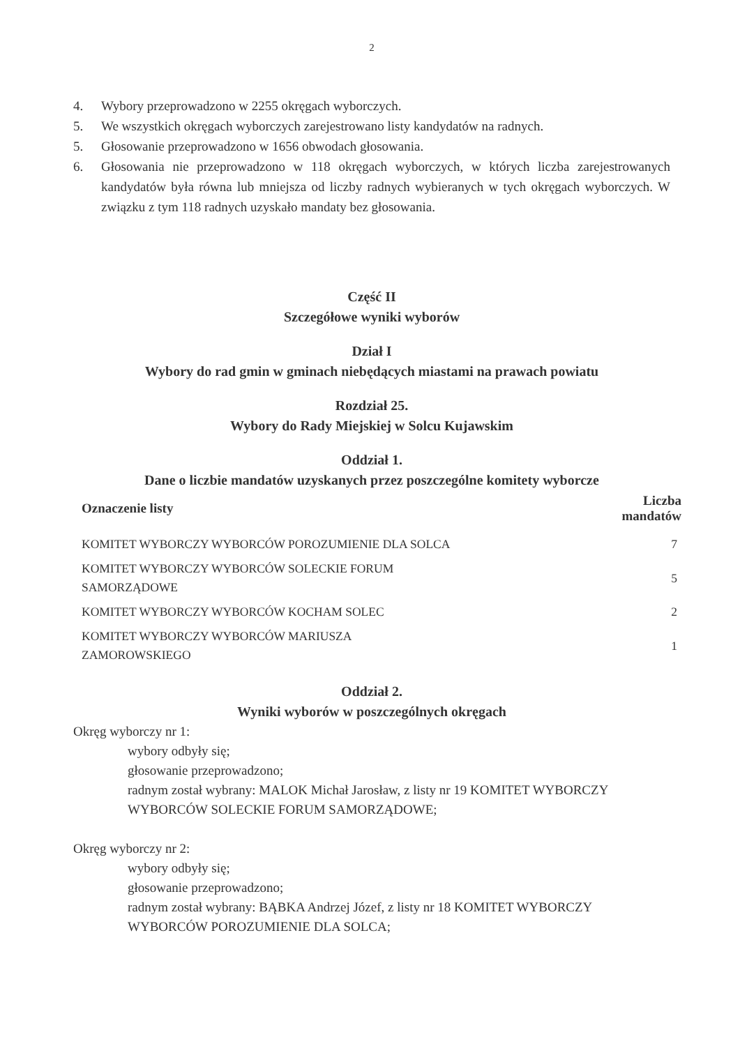2
4. Wybory przeprowadzono w 2255 okręgach wyborczych.
5. We wszystkich okręgach wyborczych zarejestrowano listy kandydatów na radnych.
5. Głosowanie przeprowadzono w 1656 obwodach głosowania.
6. Głosowania nie przeprowadzono w 118 okręgach wyborczych, w których liczba zarejestrowanych kandydatów była równa lub mniejsza od liczby radnych wybieranych w tych okręgach wyborczych. W związku z tym 118 radnych uzyskało mandaty bez głosowania.
Część II
Szczegółowe wyniki wyborów
Dział I
Wybory do rad gmin w gminach niebędących miastami na prawach powiatu
Rozdział 25.
Wybory do Rady Miejskiej w Solcu Kujawskim
Oddział 1.
Dane o liczbie mandatów uzyskanych przez poszczególne komitety wyborcze
| Oznaczenie listy | Liczba mandatów |
| --- | --- |
| KOMITET WYBORCZY WYBORCÓW POROZUMIENIE DLA SOLCA | 7 |
| KOMITET WYBORCZY WYBORCÓW SOLECKIE FORUM SAMORZĄDOWE | 5 |
| KOMITET WYBORCZY WYBORCÓW KOCHAM SOLEC | 2 |
| KOMITET WYBORCZY WYBORCÓW MARIUSZA ZAMOROWSKIEGO | 1 |
Oddział 2.
Wyniki wyborów w poszczególnych okręgach
Okręg wyborczy nr 1:
wybory odbyły się;
głosowanie przeprowadzono;
radnym został wybrany: MALOK Michał Jarosław, z listy nr 19 KOMITET WYBORCZY WYBORCÓW SOLECKIE FORUM SAMORZĄDOWE;
Okręg wyborczy nr 2:
wybory odbyły się;
głosowanie przeprowadzono;
radnym został wybrany: BĄBKA Andrzej Józef, z listy nr 18 KOMITET WYBORCZY WYBORCÓW POROZUMIENIE DLA SOLCA;